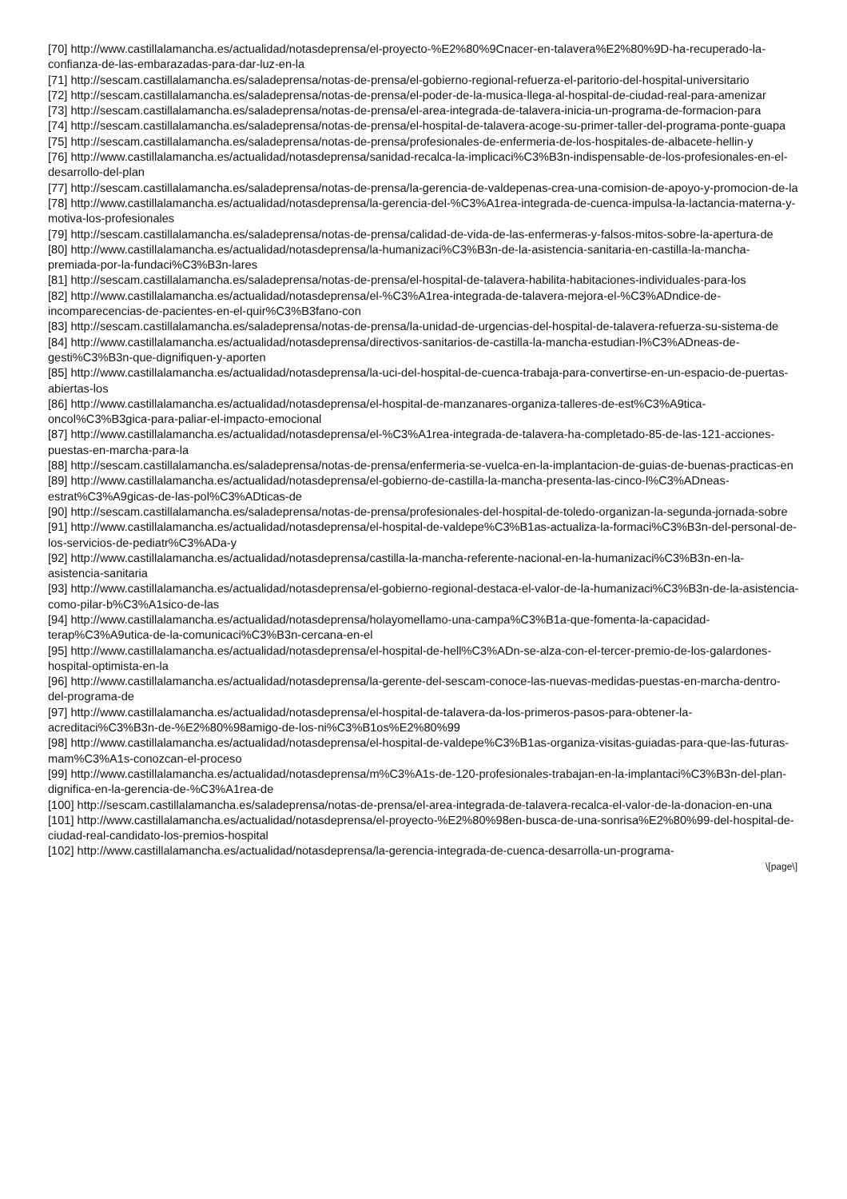[70] http://www.castillalamancha.es/actualidad/notasdeprensa/el-proyecto-%E2%80%9Cnacer-en-talavera%E2%80%9D-ha-recuperado-la-confianza-de-las-embarazadas-para-dar-luz-en-la
[71] http://sescam.castillalamancha.es/saladeprensa/notas-de-prensa/el-gobierno-regional-refuerza-el-paritorio-del-hospital-universitario
[72] http://sescam.castillalamancha.es/saladeprensa/notas-de-prensa/el-poder-de-la-musica-llega-al-hospital-de-ciudad-real-para-amenizar
[73] http://sescam.castillalamancha.es/saladeprensa/notas-de-prensa/el-area-integrada-de-talavera-inicia-un-programa-de-formacion-para
[74] http://sescam.castillalamancha.es/saladeprensa/notas-de-prensa/el-hospital-de-talavera-acoge-su-primer-taller-del-programa-ponte-guapa
[75] http://sescam.castillalamancha.es/saladeprensa/notas-de-prensa/profesionales-de-enfermeria-de-los-hospitales-de-albacete-hellin-y
[76] http://www.castillalamancha.es/actualidad/notasdeprensa/sanidad-recalca-la-implicaci%C3%B3n-indispensable-de-los-profesionales-en-el-desarrollo-del-plan
[77] http://sescam.castillalamancha.es/saladeprensa/notas-de-prensa/la-gerencia-de-valdepenas-crea-una-comision-de-apoyo-y-promocion-de-la
[78] http://www.castillalamancha.es/actualidad/notasdeprensa/la-gerencia-del-%C3%A1rea-integrada-de-cuenca-impulsa-la-lactancia-materna-y-motiva-los-profesionales
[79] http://sescam.castillalamancha.es/saladeprensa/notas-de-prensa/calidad-de-vida-de-las-enfermeras-y-falsos-mitos-sobre-la-apertura-de
[80] http://www.castillalamancha.es/actualidad/notasdeprensa/la-humanizaci%C3%B3n-de-la-asistencia-sanitaria-en-castilla-la-mancha-premiada-por-la-fundaci%C3%B3n-lares
[81] http://sescam.castillalamancha.es/saladeprensa/notas-de-prensa/el-hospital-de-talavera-habilita-habitaciones-individuales-para-los
[82] http://www.castillalamancha.es/actualidad/notasdeprensa/el-%C3%A1rea-integrada-de-talavera-mejora-el-%C3%ADndice-de-incomparecencias-de-pacientes-en-el-quir%C3%B3fano-con
[83] http://sescam.castillalamancha.es/saladeprensa/notas-de-prensa/la-unidad-de-urgencias-del-hospital-de-talavera-refuerza-su-sistema-de
[84] http://www.castillalamancha.es/actualidad/notasdeprensa/directivos-sanitarios-de-castilla-la-mancha-estudian-l%C3%ADneas-de-gesti%C3%B3n-que-dignifiquen-y-aporten
[85] http://www.castillalamancha.es/actualidad/notasdeprensa/la-uci-del-hospital-de-cuenca-trabaja-para-convertirse-en-un-espacio-de-puertas-abiertas-los
[86] http://www.castillalamancha.es/actualidad/notasdeprensa/el-hospital-de-manzanares-organiza-talleres-de-est%C3%A9tica-oncol%C3%B3gica-para-paliar-el-impacto-emocional
[87] http://www.castillalamancha.es/actualidad/notasdeprensa/el-%C3%A1rea-integrada-de-talavera-ha-completado-85-de-las-121-acciones-puestas-en-marcha-para-la
[88] http://sescam.castillalamancha.es/saladeprensa/notas-de-prensa/enfermeria-se-vuelca-en-la-implantacion-de-guias-de-buenas-practicas-en
[89] http://www.castillalamancha.es/actualidad/notasdeprensa/el-gobierno-de-castilla-la-mancha-presenta-las-cinco-l%C3%ADneas-estrat%C3%A9gicas-de-las-pol%C3%ADticas-de
[90] http://sescam.castillalamancha.es/saladeprensa/notas-de-prensa/profesionales-del-hospital-de-toledo-organizan-la-segunda-jornada-sobre
[91] http://www.castillalamancha.es/actualidad/notasdeprensa/el-hospital-de-valdepe%C3%B1as-actualiza-la-formaci%C3%B3n-del-personal-de-los-servicios-de-pediatr%C3%ADa-y
[92] http://www.castillalamancha.es/actualidad/notasdeprensa/castilla-la-mancha-referente-nacional-en-la-humanizaci%C3%B3n-en-la-asistencia-sanitaria
[93] http://www.castillalamancha.es/actualidad/notasdeprensa/el-gobierno-regional-destaca-el-valor-de-la-humanizaci%C3%B3n-de-la-asistencia-como-pilar-b%C3%A1sico-de-las
[94] http://www.castillalamancha.es/actualidad/notasdeprensa/holayomellamo-una-campa%C3%B1a-que-fomenta-la-capacidad-terap%C3%A9utica-de-la-comunicaci%C3%B3n-cercana-en-el
[95] http://www.castillalamancha.es/actualidad/notasdeprensa/el-hospital-de-hell%C3%ADn-se-alza-con-el-tercer-premio-de-los-galardones-hospital-optimista-en-la
[96] http://www.castillalamancha.es/actualidad/notasdeprensa/la-gerente-del-sescam-conoce-las-nuevas-medidas-puestas-en-marcha-dentro-del-programa-de
[97] http://www.castillalamancha.es/actualidad/notasdeprensa/el-hospital-de-talavera-da-los-primeros-pasos-para-obtener-la-acreditaci%C3%B3n-de-%E2%80%98amigo-de-los-ni%C3%B1os%E2%80%99
[98] http://www.castillalamancha.es/actualidad/notasdeprensa/el-hospital-de-valdepe%C3%B1as-organiza-visitas-guiadas-para-que-las-futuras-mam%C3%A1s-conozcan-el-proceso
[99] http://www.castillalamancha.es/actualidad/notasdeprensa/m%C3%A1s-de-120-profesionales-trabajan-en-la-implantaci%C3%B3n-del-plan-dignifica-en-la-gerencia-de-%C3%A1rea-de
[100] http://sescam.castillalamancha.es/saladeprensa/notas-de-prensa/el-area-integrada-de-talavera-recalca-el-valor-de-la-donacion-en-una
[101] http://www.castillalamancha.es/actualidad/notasdeprensa/el-proyecto-%E2%80%98en-busca-de-una-sonrisa%E2%80%99-del-hospital-de-ciudad-real-candidato-los-premios-hospital
[102] http://www.castillalamancha.es/actualidad/notasdeprensa/la-gerencia-integrada-de-cuenca-desarrolla-un-programa-
\[page\]